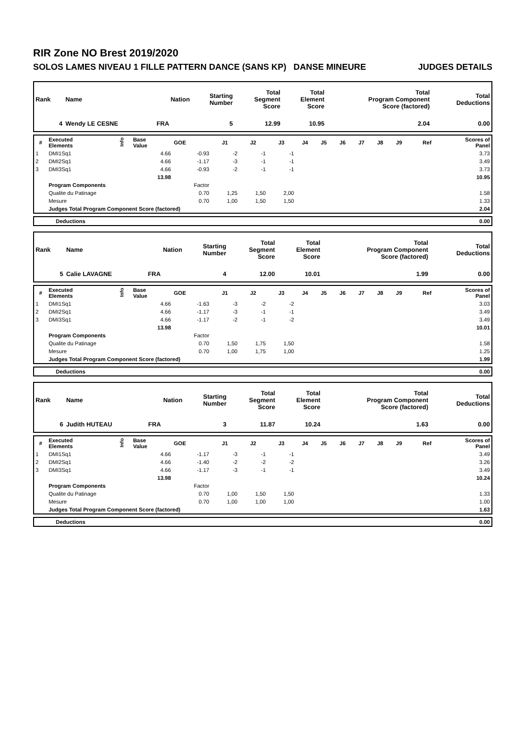RIR Zone NO Brest 2019/2020
SOLOS LAMES NIVEAU 1 FILLE PATTERN DANCE (SANS KP) DANSE MINEURE JUDGES DETAILS
| Rank | Name | Nation | Starting Number | Total Segment Score | Total Element Score | Total Program Component Score (factored) | Total Deductions |
| --- | --- | --- | --- | --- | --- | --- | --- |
| 4 | Wendy LE CESNE | FRA | 5 | 12.99 | 10.95 | 2.04 | 0.00 |
| # | Executed Elements | Info | Base Value | GOE | J1 | J2 | J3 | J4 | J5 | J6 | J7 | J8 | J9 | Ref | Scores of Panel |
| --- | --- | --- | --- | --- | --- | --- | --- | --- | --- | --- | --- | --- | --- | --- | --- |
| 1 | DMI1Sq1 | | 4.66 | -0.93 | -2 | -1 | -1 | | | | | | | | 3.73 |
| 2 | DMI2Sq1 | | 4.66 | -1.17 | -3 | -1 | -1 | | | | | | | | 3.49 |
| 3 | DMI3Sq1 | | 4.66 | -0.93 | -2 | -1 | -1 | | | | | | | | 3.73 |
| | | | 13.98 | | | | | | | | | | | | 10.95 |
| | Program Components | | | Factor | | | | | | | | | | | |
| | Qualite du Patinage | | | 0.70 | 1,25 | 1,50 | 2,00 | | | | | | | | 1.58 |
| | Mesure | | | 0.70 | 1,00 | 1,50 | 1,50 | | | | | | | | 1.33 |
| | Judges Total Program Component Score (factored) | | | | | | | | | | | | | | 2.04 |
| | Deductions | 0.00 |
| Rank | Name | Nation | Starting Number | Total Segment Score | Total Element Score | Total Program Component Score (factored) | Total Deductions |
| --- | --- | --- | --- | --- | --- | --- | --- |
| 5 | Calie LAVAGNE | FRA | 4 | 12.00 | 10.01 | 1.99 | 0.00 |
| # | Executed Elements | Info | Base Value | GOE | J1 | J2 | J3 | J4 | J5 | J6 | J7 | J8 | J9 | Ref | Scores of Panel |
| --- | --- | --- | --- | --- | --- | --- | --- | --- | --- | --- | --- | --- | --- | --- | --- |
| 1 | DMI1Sq1 | | 4.66 | -1.63 | -3 | -2 | -2 | | | | | | | | 3.03 |
| 2 | DMI2Sq1 | | 4.66 | -1.17 | -3 | -1 | -1 | | | | | | | | 3.49 |
| 3 | DMI3Sq1 | | 4.66 | -1.17 | -2 | -1 | -2 | | | | | | | | 3.49 |
| | | | 13.98 | | | | | | | | | | | | 10.01 |
| | Program Components | | | Factor | | | | | | | | | | | |
| | Qualite du Patinage | | | 0.70 | 1,50 | 1,75 | 1,50 | | | | | | | | 1.58 |
| | Mesure | | | 0.70 | 1,00 | 1,75 | 1,00 | | | | | | | | 1.25 |
| | Judges Total Program Component Score (factored) | | | | | | | | | | | | | | 1.99 |
| | Deductions | 0.00 |
| Rank | Name | Nation | Starting Number | Total Segment Score | Total Element Score | Total Program Component Score (factored) | Total Deductions |
| --- | --- | --- | --- | --- | --- | --- | --- |
| 6 | Judith HUTEAU | FRA | 3 | 11.87 | 10.24 | 1.63 | 0.00 |
| # | Executed Elements | Info | Base Value | GOE | J1 | J2 | J3 | J4 | J5 | J6 | J7 | J8 | J9 | Ref | Scores of Panel |
| --- | --- | --- | --- | --- | --- | --- | --- | --- | --- | --- | --- | --- | --- | --- | --- |
| 1 | DMI1Sq1 | | 4.66 | -1.17 | -3 | -1 | -1 | | | | | | | | 3.49 |
| 2 | DMI2Sq1 | | 4.66 | -1.40 | -2 | -2 | -2 | | | | | | | | 3.26 |
| 3 | DMI3Sq1 | | 4.66 | -1.17 | -3 | -1 | -1 | | | | | | | | 3.49 |
| | | | 13.98 | | | | | | | | | | | | 10.24 |
| | Program Components | | | Factor | | | | | | | | | | | |
| | Qualite du Patinage | | | 0.70 | 1,00 | 1,50 | 1,50 | | | | | | | | 1.33 |
| | Mesure | | | 0.70 | 1,00 | 1,00 | 1,00 | | | | | | | | 1.00 |
| | Judges Total Program Component Score (factored) | | | | | | | | | | | | | | 1.63 |
| | Deductions | 0.00 |